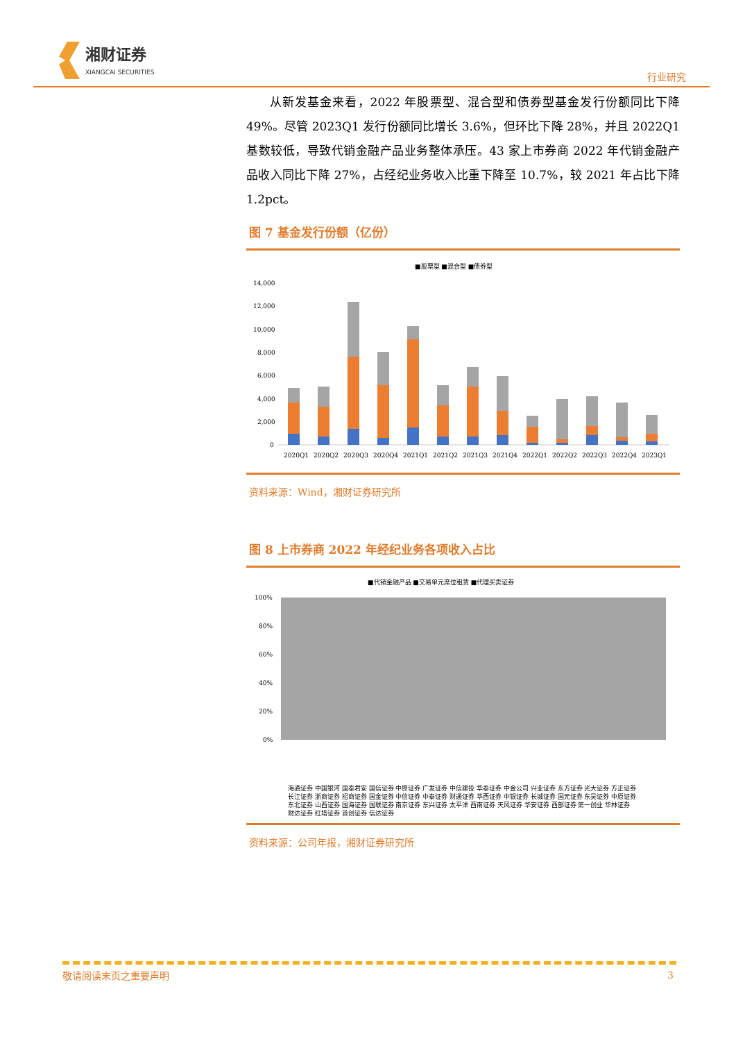湘财证券
XIANGCAI SECURITIES
行业研究
从新发基金来看，2022 年股票型、混合型和债券型基金发行份额同比下降 49%。尽管 2023Q1 发行份额同比增长 3.6%，但环比下降 28%，并且 2022Q1 基数较低，导致代销金融产品业务整体承压。43 家上市券商 2022 年代销金融产品收入同比下降 27%，占经纪业务收入比重下降至 10.7%，较 2021 年占比下降 1.2pct。
图 7 基金发行份额（亿份）
■股票型 ■混合型 ■债券型
14,000
12,000
10,000
8,000
6,000
4,000
2,000
0
2020Q1
2020Q2
2020Q3
2020Q4
2021Q1
2021Q2
2021Q3
2021Q4
2022Q1
2022Q2
2022Q3
2022Q4
2023Q1
资料来源：Wind，湘财证券研究所
图 8 上市券商 2022 年经纪业务各项收入占比
■代销金融产品 ■交易单元席位租赁 ■代理买卖证券
100%
80%
60%
40%
20%
0%
海通证券 中国银河 国泰君安 国信证券 中原证券 广发证券 中信建投 华泰证券 中金公司 兴业证券 东方证券 光大证券 方正证券 长江证券 浙商证券 招商证券 国金证券 中信证券 中泰证券 财通证券 华西证券 中银证券 长城证券 国元证券 东吴证券 中原证券 东北证券 山西证券 国海证券 国联证券 南京证券 东兴证券 太平洋 西南证券 天风证券 华安证券 西部证券 第一创业 华林证券 财达证券 红塔证券 首创证券 信达证券
资料来源：公司年报，湘财证券研究所
敬请阅读末页之重要声明 3